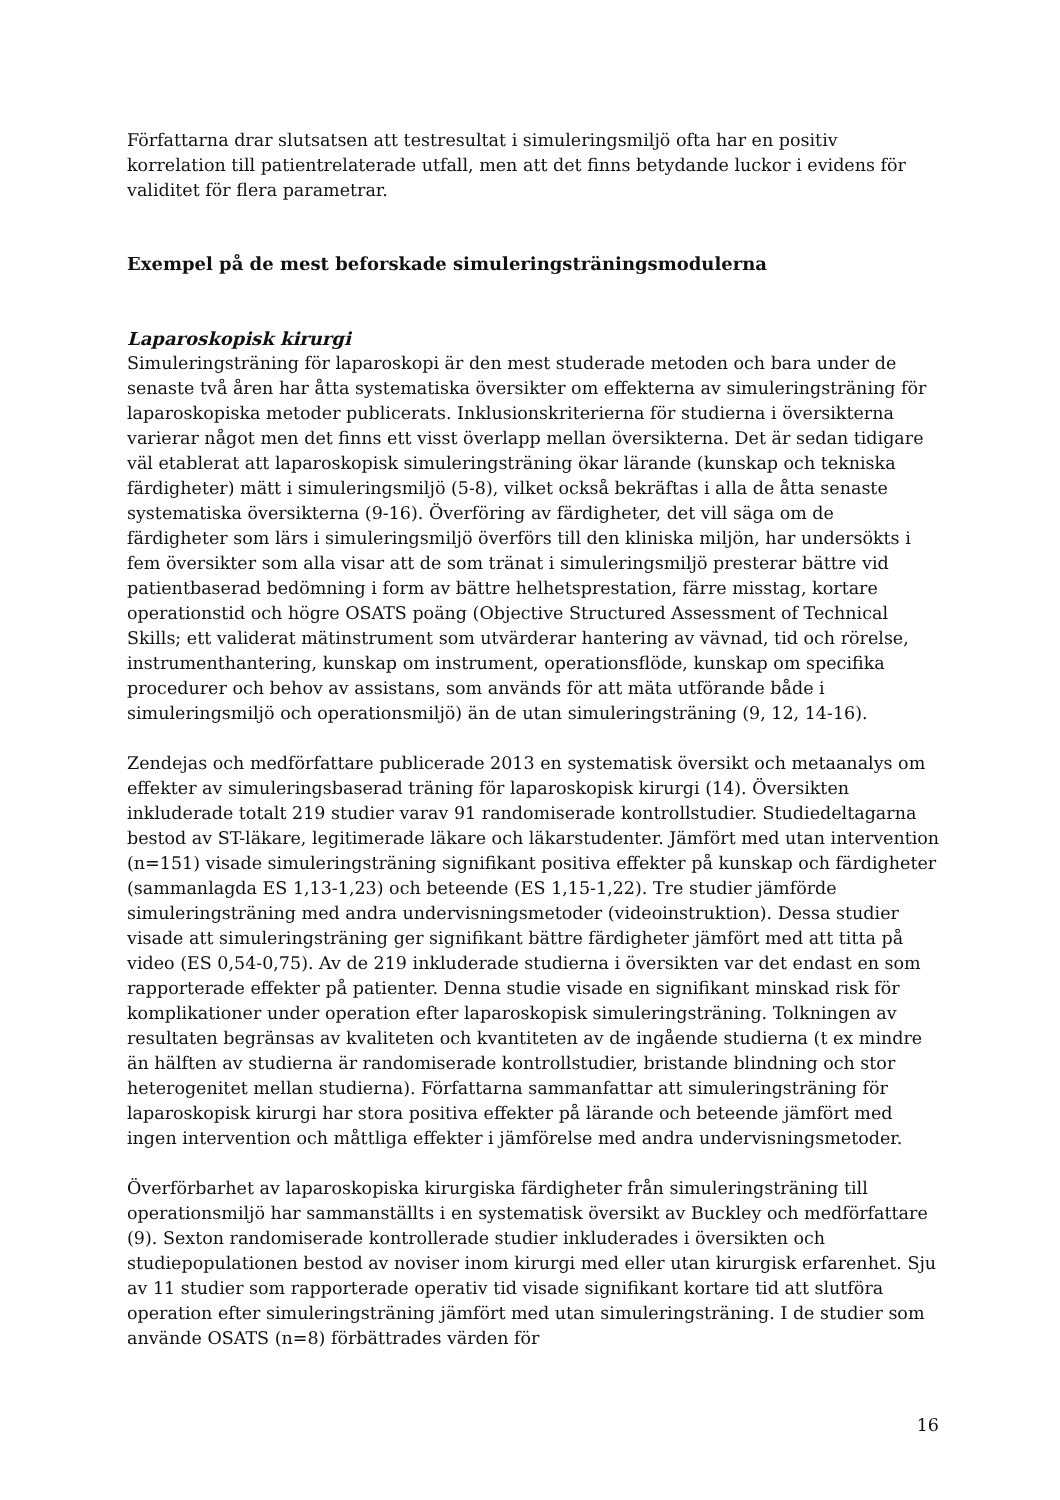Författarna drar slutsatsen att testresultat i simuleringsmiljö ofta har en positiv korrelation till patientrelaterade utfall, men att det finns betydande luckor i evidens för validitet för flera parametrar.
Exempel på de mest beforskade simuleringsträningsmodulerna
Laparoskopisk kirurgi
Simuleringsträning för laparoskopi är den mest studerade metoden och bara under de senaste två åren har åtta systematiska översikter om effekterna av simuleringsträning för laparoskopiska metoder publicerats. Inklusionskriterierna för studierna i översikterna varierar något men det finns ett visst överlapp mellan översikterna. Det är sedan tidigare väl etablerat att laparoskopisk simuleringsträning ökar lärande (kunskap och tekniska färdigheter) mätt i simuleringsmiljö (5-8), vilket också bekräftas i alla de åtta senaste systematiska översikterna (9-16). Överföring av färdigheter, det vill säga om de färdigheter som lärs i simuleringsmiljö överförs till den kliniska miljön, har undersökts i fem översikter som alla visar att de som tränat i simuleringsmiljö presterar bättre vid patientbaserad bedömning i form av bättre helhetsprestation, färre misstag, kortare operationstid och högre OSATS poäng (Objective Structured Assessment of Technical Skills; ett validerat mätinstrument som utvärderar hantering av vävnad, tid och rörelse, instrumenthantering, kunskap om instrument, operationsflöde, kunskap om specifika procedurer och behov av assistans, som används för att mäta utförande både i simuleringsmiljö och operationsmiljö) än de utan simuleringsträning (9, 12, 14-16).
Zendejas och medförfattare publicerade 2013 en systematisk översikt och metaanalys om effekter av simuleringsbaserad träning för laparoskopisk kirurgi (14). Översikten inkluderade totalt 219 studier varav 91 randomiserade kontrollstudier. Studiedeltagarna bestod av ST-läkare, legitimerade läkare och läkarstudenter. Jämfört med utan intervention (n=151) visade simuleringsträning signifikant positiva effekter på kunskap och färdigheter (sammanlagda ES 1,13-1,23) och beteende (ES 1,15-1,22). Tre studier jämförde simuleringsträning med andra undervisningsmetoder (videoinstruktion). Dessa studier visade att simuleringsträning ger signifikant bättre färdigheter jämfört med att titta på video (ES 0,54-0,75). Av de 219 inkluderade studierna i översikten var det endast en som rapporterade effekter på patienter. Denna studie visade en signifikant minskad risk för komplikationer under operation efter laparoskopisk simuleringsträning. Tolkningen av resultaten begränsas av kvaliteten och kvantiteten av de ingående studierna (t ex mindre än hälften av studierna är randomiserade kontrollstudier, bristande blindning och stor heterogenitet mellan studierna). Författarna sammanfattar att simuleringsträning för laparoskopisk kirurgi har stora positiva effekter på lärande och beteende jämfört med ingen intervention och måttliga effekter i jämförelse med andra undervisningsmetoder.
Överförbarhet av laparoskopiska kirurgiska färdigheter från simuleringsträning till operationsmiljö har sammanställts i en systematisk översikt av Buckley och medförfattare (9). Sexton randomiserade kontrollerade studier inkluderades i översikten och studiepopulationen bestod av noviser inom kirurgi med eller utan kirurgisk erfarenhet. Sju av 11 studier som rapporterade operativ tid visade signifikant kortare tid att slutföra operation efter simuleringsträning jämfört med utan simuleringsträning. I de studier som använde OSATS (n=8) förbättrades värden för
16